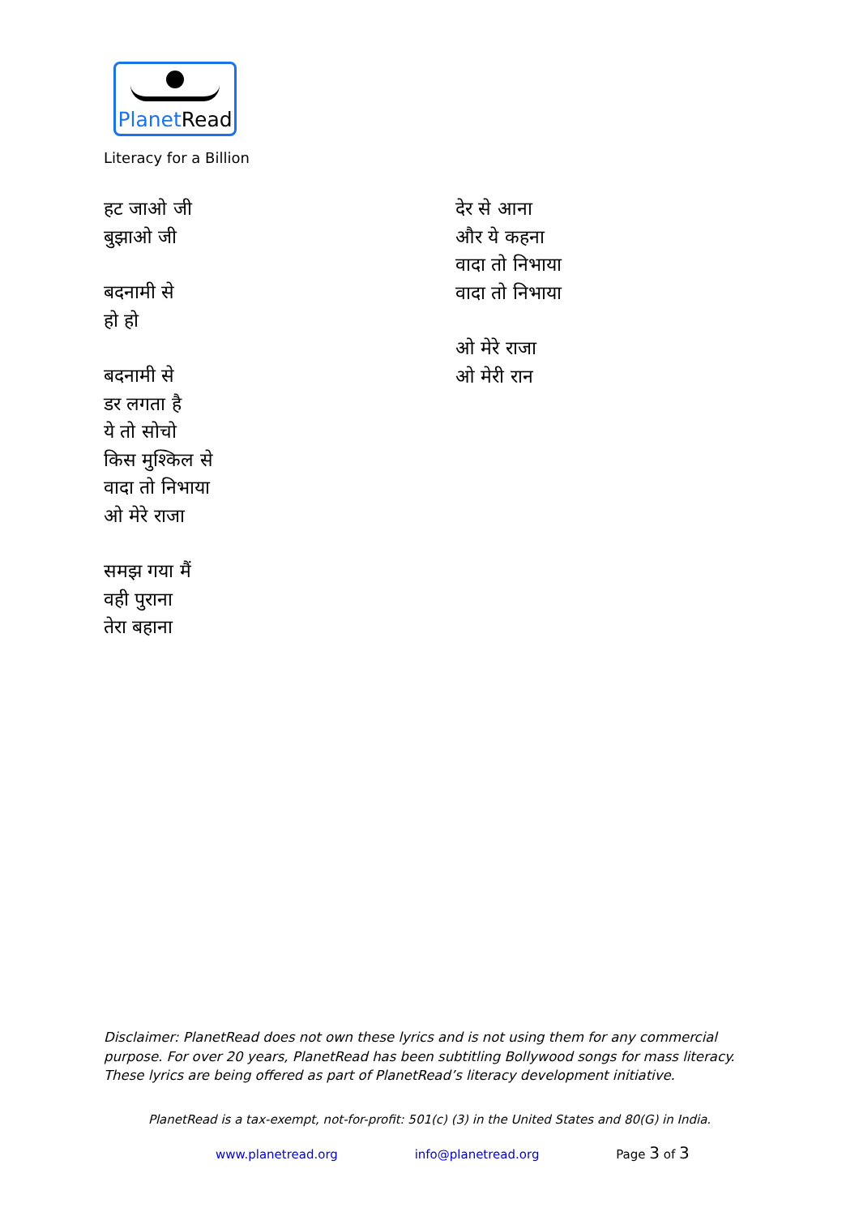PlanetRead
Literacy for a Billion
हट जाओ जी
बुझाओ जी
बदनामी से
हो हो
बदनामी से
डर लगता है
ये तो सोचो
किस मुश्किल से
वादा तो निभाया
ओ मेरे राजा
समझ गया मैं
वही पुराना
तेरा बहाना
देर से आना
और ये कहना
वादा तो निभाया
वादा तो निभाया
ओ मेरे राजा
ओ मेरी रान
Disclaimer: PlanetRead does not own these lyrics and is not using them for any commercial purpose. For over 20 years, PlanetRead has been subtitling Bollywood songs for mass literacy. These lyrics are being offered as part of PlanetRead’s literacy development initiative.
PlanetRead is a tax-exempt, not-for-profit: 501(c) (3) in the United States and 80(G) in India.
www.planetread.org info@planetread.org Page 3 of 3